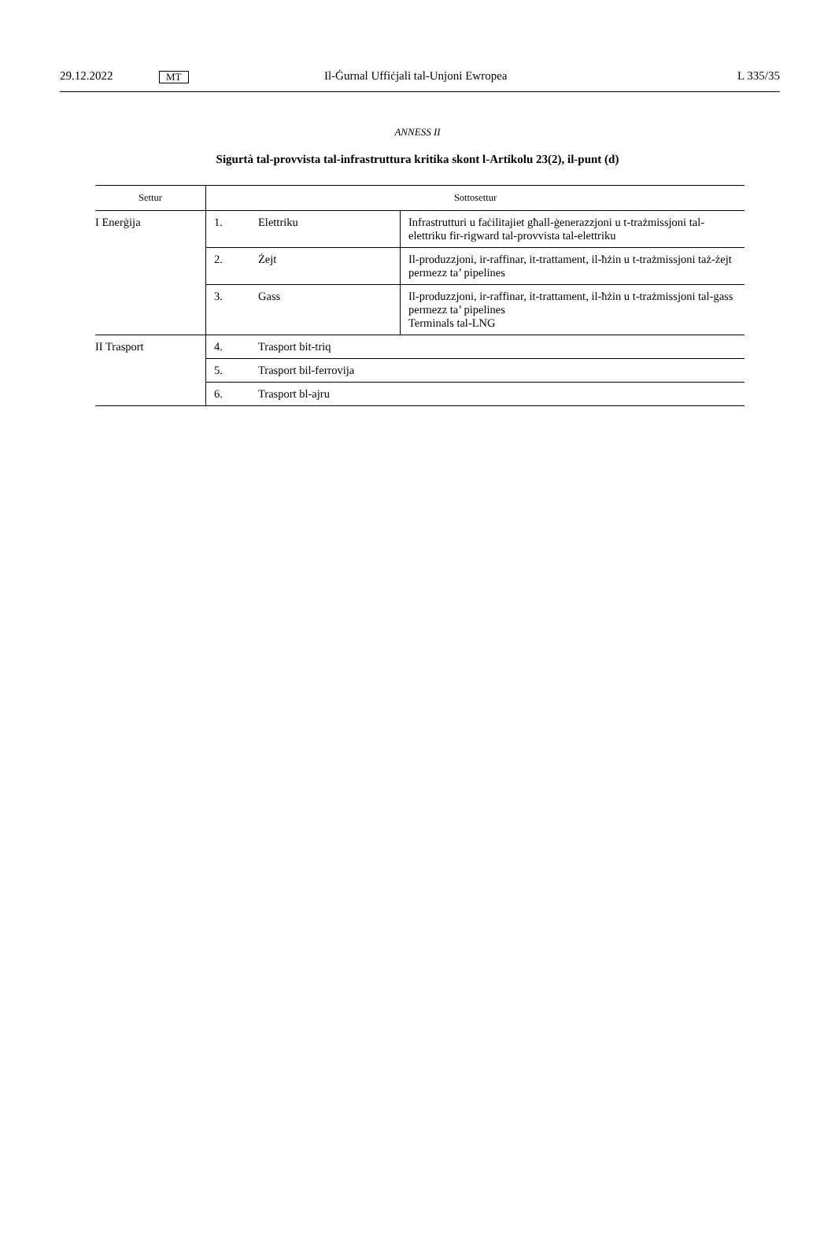29.12.2022 MT Il-Ġurnal Uffiċjali tal-Unjoni Ewropea L 335/35
ANNESS II
Sigurtà tal-provvista tal-infrastruttura kritika skont l-Artikolu 23(2), il-punt (d)
| Settur | Sottosettur | | |
| --- | --- | --- | --- |
| I Enerġija | 1. | Elettriku | Infrastrutturi u faċilitajiet għall-ġenerazzjoni u t-trażmissjoni tal-elettriku fir-rigward tal-provvista tal-elettriku |
| | 2. | Żejt | Il-produzzjoni, ir-raffinar, it-trattament, il-ħżin u t-trażmissjoni taż-żejt permezz ta’ pipelines |
| | 3. | Gass | Il-produzzjoni, ir-raffinar, it-trattament, il-ħżin u t-trażmissjoni tal-gass permezz ta’ pipelines Terminals tal-LNG |
| II Trasport | 4. | Trasport bit-triq | |
| | 5. | Trasport bil-ferrovija | |
| | 6. | Trasport bl-ajru | |